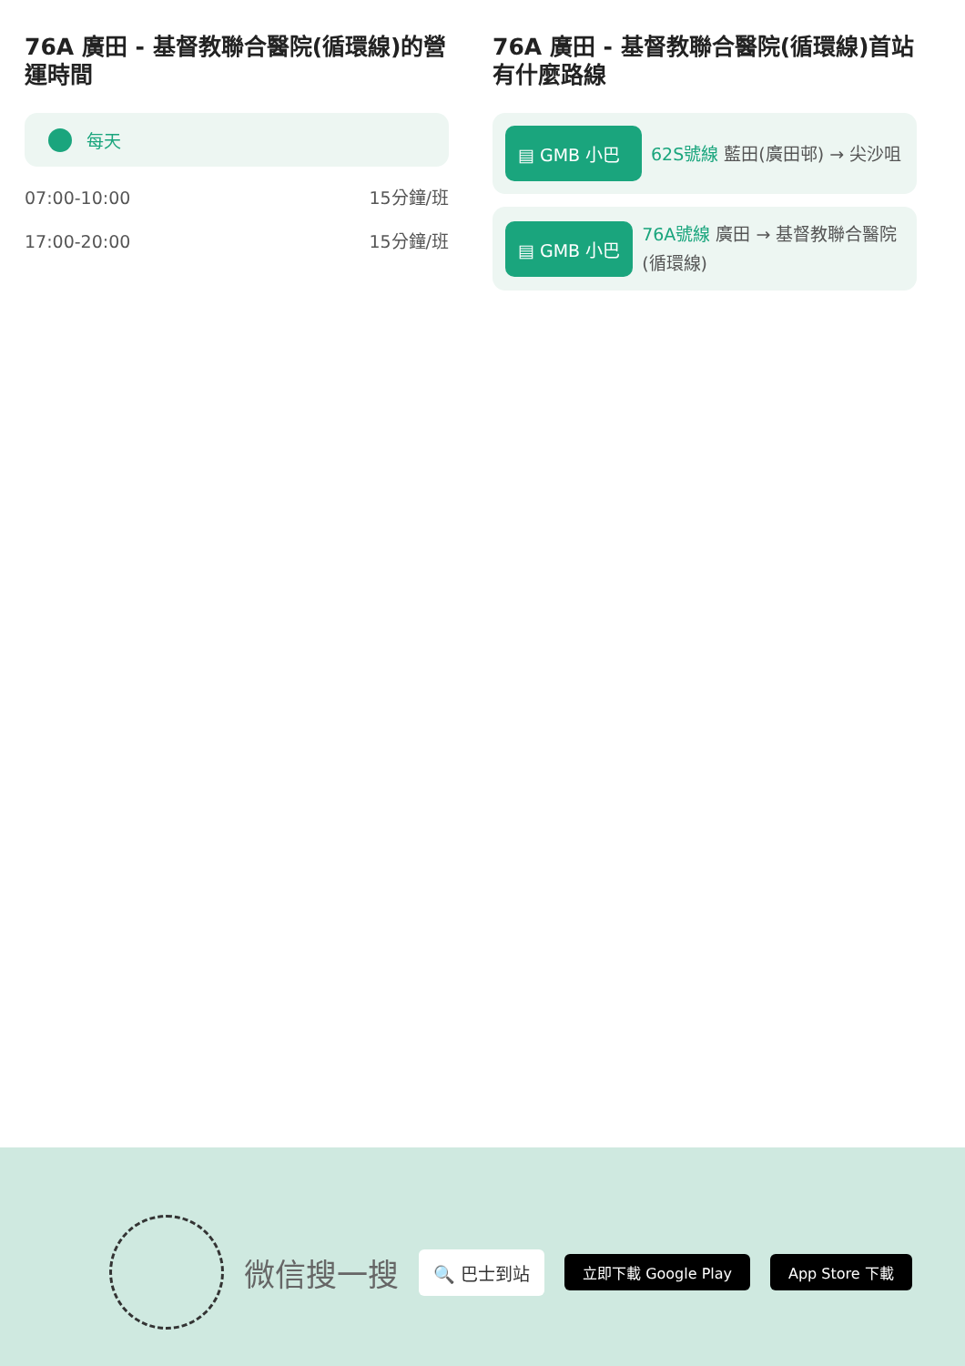76A 廣田 - 基督教聯合醫院(循環線)的營運時間
每天
07:00-10:00 15分鐘/班
17:00-20:00 15分鐘/班
76A 廣田 - 基督教聯合醫院(循環線)首站有什麼路線
▤ GMB 小巴
62S號線 藍田(廣田邨) → 尖沙咀
▤ GMB 小巴
76A號線 廣田 → 基督教聯合醫院(循環線)
微信搜一搜 🔍 巴士到站 立即下載 Google Play App Store 下載